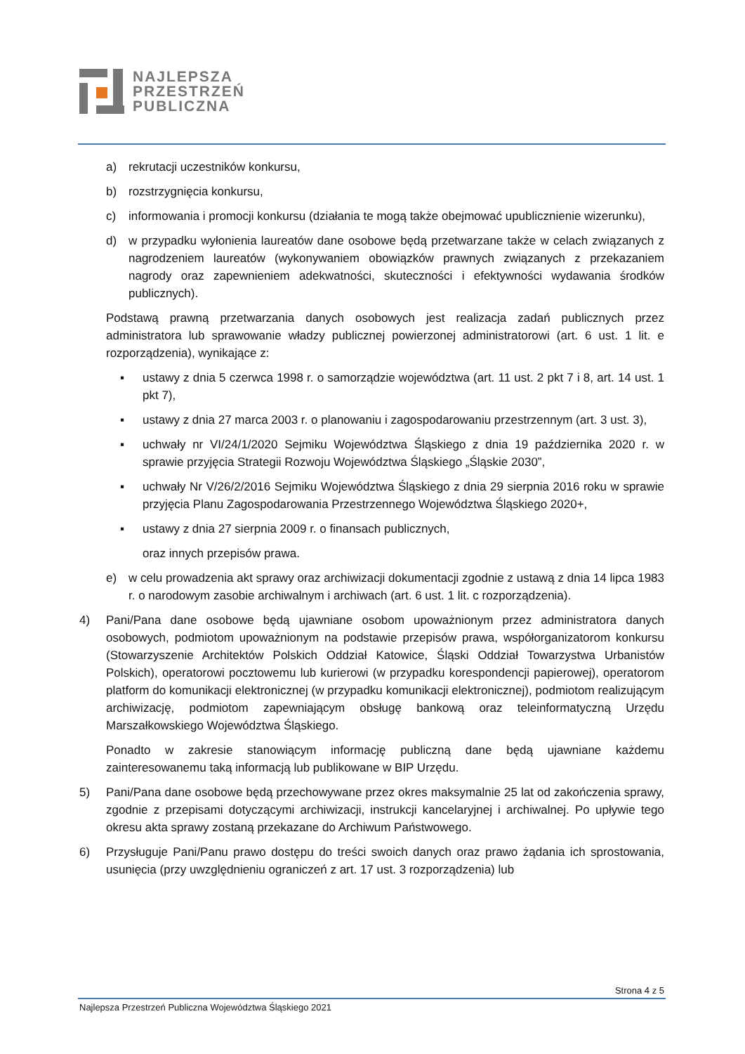NAJLEPSZA
PRZESTRZEŃ
PUBLICZNA
a) rekrutacji uczestników konkursu,
b) rozstrzygnięcia konkursu,
c) informowania i promocji konkursu (działania te mogą także obejmować upublicznienie wizerunku),
d) w przypadku wyłonienia laureatów dane osobowe będą przetwarzane także w celach związanych z nagrodzeniem laureatów (wykonywaniem obowiązków prawnych związanych z przekazaniem nagrody oraz zapewnieniem adekwatności, skuteczności i efektywności wydawania środków publicznych).
Podstawą prawną przetwarzania danych osobowych jest realizacja zadań publicznych przez administratora lub sprawowanie władzy publicznej powierzonej administratorowi (art. 6 ust. 1 lit. e rozporządzenia), wynikające z:
▪ ustawy z dnia 5 czerwca 1998 r. o samorządzie województwa (art. 11 ust. 2 pkt 7 i 8, art. 14 ust. 1 pkt 7),
▪ ustawy z dnia 27 marca 2003 r. o planowaniu i zagospodarowaniu przestrzennym (art. 3 ust. 3),
▪ uchwały nr VI/24/1/2020 Sejmiku Województwa Śląskiego z dnia 19 października 2020 r. w sprawie przyjęcia Strategii Rozwoju Województwa Śląskiego „Śląskie 2030”,
▪ uchwały Nr V/26/2/2016 Sejmiku Województwa Śląskiego z dnia 29 sierpnia 2016 roku w sprawie przyjęcia Planu Zagospodarowania Przestrzennego Województwa Śląskiego 2020+,
▪ ustawy z dnia 27 sierpnia 2009 r. o finansach publicznych,
oraz innych przepisów prawa.
e) w celu prowadzenia akt sprawy oraz archiwizacji dokumentacji zgodnie z ustawą z dnia 14 lipca 1983 r. o narodowym zasobie archiwalnym i archiwach (art. 6 ust. 1 lit. c rozporządzenia).
4) Pani/Pana dane osobowe będą ujawniane osobom upoważnionym przez administratora danych osobowych, podmiotom upoważnionym na podstawie przepisów prawa, współorganizatorom konkursu (Stowarzyszenie Architektów Polskich Oddział Katowice, Śląski Oddział Towarzystwa Urbanistów Polskich), operatorowi pocztowemu lub kurierowi (w przypadku korespondencji papierowej), operatorom platform do komunikacji elektronicznej (w przypadku komunikacji elektronicznej), podmiotom realizującym archiwizację, podmiotom zapewniającym obsługę bankową oraz teleinformatyczną Urzędu Marszałkowskiego Województwa Śląskiego.
Ponadto w zakresie stanowiącym informację publiczną dane będą ujawniane każdemu zainteresowanemu taką informacją lub publikowane w BIP Urzędu.
5) Pani/Pana dane osobowe będą przechowywane przez okres maksymalnie 25 lat od zakończenia sprawy, zgodnie z przepisami dotyczącymi archiwizacji, instrukcji kancelaryjnej i archiwalnej. Po upływie tego okresu akta sprawy zostaną przekazane do Archiwum Państwowego.
6) Przysługuje Pani/Panu prawo dostępu do treści swoich danych oraz prawo żądania ich sprostowania, usunięcia (przy uwzględnieniu ograniczeń z art. 17 ust. 3 rozporządzenia) lub
Strona 4 z 5
Najlepsza Przestrzeń Publiczna Województwa Śląskiego 2021